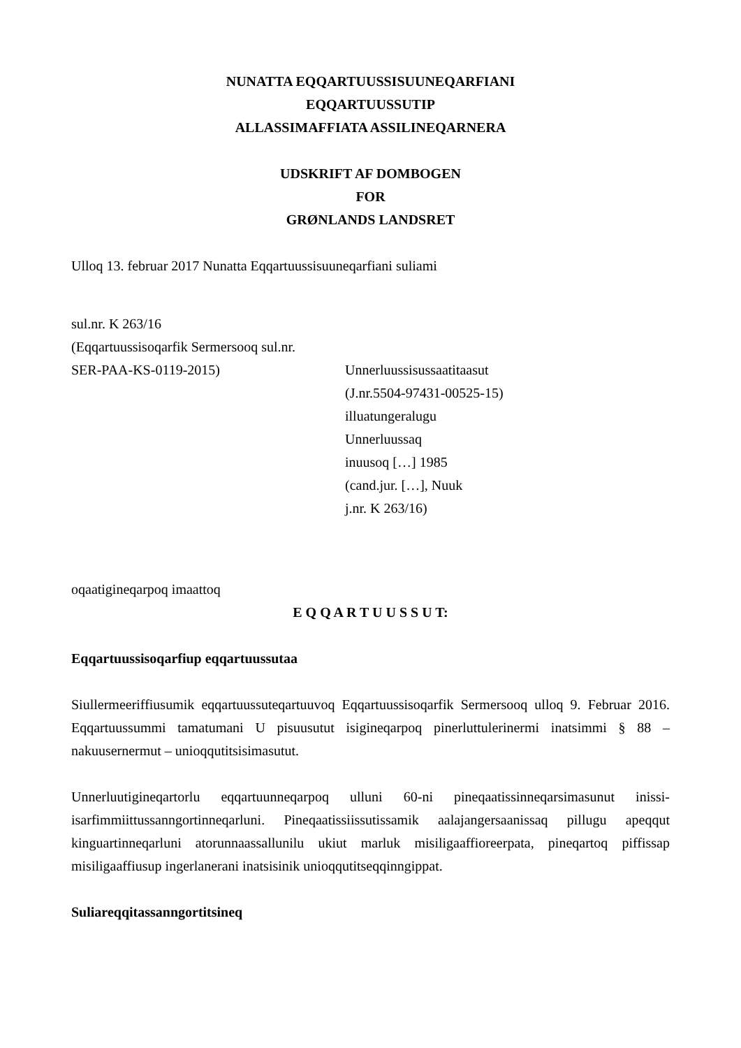NUNATTA EQQARTUUSSISUUNEQARFIANI
EQQARTUUSSUTIP
ALLASSIMAFFIATA ASSILINEQARNERA
UDSKRIFT AF DOMBOGEN
FOR
GRØNLANDS LANDSRET
Ulloq 13. februar 2017 Nunatta Eqqartuussisuuneqarfiani suliami
sul.nr. K 263/16
(Eqqartuussisoqarfik Sermersooq sul.nr.
SER-PAA-KS-0119-2015) Unnerluussisussaatitaasut
(J.nr.5504-97431-00525-15)
illuatungeralugu
Unnerluussaq
inuusoq […] 1985
(cand.jur. […], Nuuk
j.nr. K 263/16)
oqaatigineqarpoq imaattoq
E Q Q A R T U U S S U T:
Eqqartuussisoqarfiup eqqartuussutaa
Siullermeeriffiusumik eqqartuussuteqartuuvoq Eqqartuussisoqarfik Sermersooq ulloq 9. Februar 2016. Eqqartuussummi tamatumani U pisuusutut isigineqarpoq pinerluttulerinermi inatsimmi § 88 – nakuusernermut – unioqqutitsisimasutut.
Unnerluutigineqartorlu eqqartuunneqarpoq ulluni 60-ni pineqaatissinneqarsimasunut inissi-isarfimmiittussanngortinneqarluni. Pineqaatissiissutissamik aalajangersaanissaq pillugu apeqqut kinguartinneqarluni atorunnaassallunilu ukiut marluk misiligaaffioreerpata, pineqartoq piffissap misiligaaffiusup ingerlanerani inatsisinik unioqqutitseqqinngippat.
Suliareqqitassanngortitsineq